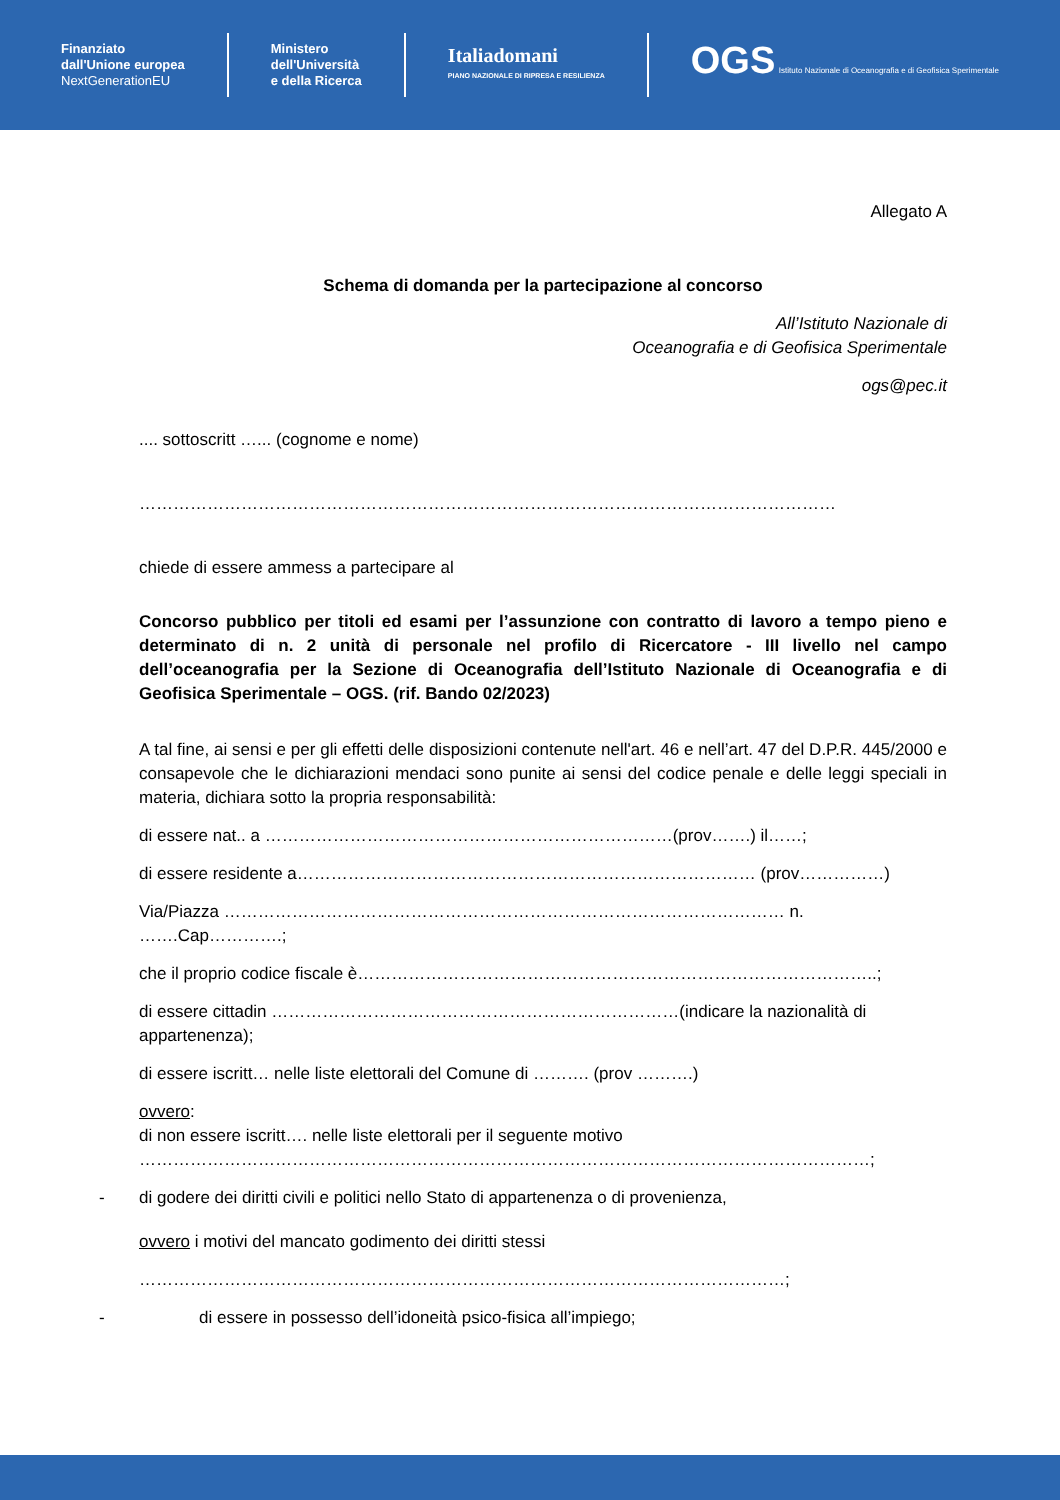Finanziato
dall'Unione europea
NextGenerationEU
Ministero
dell'Università
e della Ricerca
Italiadomani
PIANO NAZIONALE DI RIPRESA E RESILIENZA
OGS Istituto Nazionale di Oceanografia e di Geofisica Sperimentale
Allegato A
Schema di domanda per la partecipazione al concorso
All’Istituto Nazionale di
Oceanografia e di Geofisica Sperimentale
ogs@pec.it
.... sottoscritt …... (cognome e nome)
……………………………………………………………………………………………………………
chiede di essere ammess a partecipare al
Concorso pubblico per titoli ed esami per l’assunzione con contratto di lavoro a tempo pieno e determinato di n. 2 unità di personale nel profilo di Ricercatore - III livello nel campo dell’oceanografia per la Sezione di Oceanografia dell’Istituto Nazionale di Oceanografia e di Geofisica Sperimentale – OGS. (rif. Bando 02/2023)
A tal fine, ai sensi e per gli effetti delle disposizioni contenute nell'art. 46 e nell’art. 47 del D.P.R. 445/2000 e consapevole che le dichiarazioni mendaci sono punite ai sensi del codice penale e delle leggi speciali in materia, dichiara sotto la propria responsabilità:
di essere nat.. a ………………………………………………………………(prov…….) il……;
di essere residente a……………………………………………………………………… (prov……………)
Via/Piazza ……………………………………………………………………………………… n. …….Cap………….;
che il proprio codice fiscale è………………………………………………………………………………..;
di essere cittadin ………………………………………………………………(indicare la nazionalità di appartenenza);
di essere iscritt… nelle liste elettorali del Comune di ………. (prov ……….)
ovvero:
di non essere iscritt…. nelle liste elettorali per il seguente motivo
…………………………………………………………………………………………………………………;
- di godere dei diritti civili e politici nello Stato di appartenenza o di provenienza,
ovvero i motivi del mancato godimento dei diritti stessi
……………………………………………………………………………………………………;
- di essere in possesso dell’idoneità psico-fisica all’impiego;